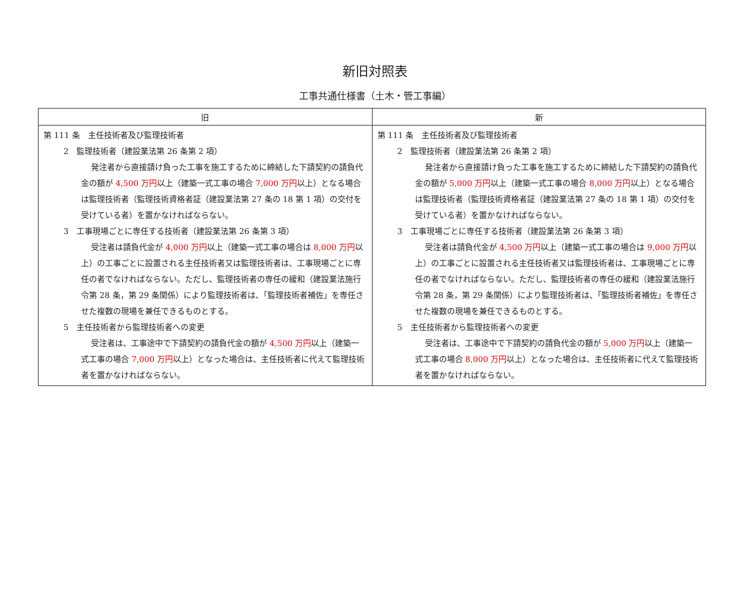新旧対照表
工事共通仕様書（土木・管工事編）
| 旧 | 新 |
| --- | --- |
| 第 111 条 主任技術者及び監理技術者 2 監理技術者（建設業法第 26 条第 2 項） 発注者から直接請け負った工事を施工するために締結した下請契約の請負代金の額が 4,500 万円 以上（建築一式工事の場合 7,000 万円 以上）となる場合は監理技術者（監理技術資格者証（建設業法第 27 条の 18 第 1 項）の交付を受けている者）を置かなければならない。 3 工事現場ごとに専任する技術者（建設業法第 26 条第 3 項） 受注者は請負代金が 4,000 万円 以上（建築一式工事の場合は 8,000 万円 以上）の工事ごとに設置される主任技術者又は監理技術者は、工事現場ごとに専任の者でなければならない。ただし、監理技術者の専任の緩和（建設業法施行令第 28 条，第 29 条関係）により監理技術者は、「監理技術者補佐」を専任させた複数の現場を兼任できるものとする。 5 主任技術者から監理技術者への変更 受注者は、工事途中で下請契約の請負代金の額が 4,500 万円 以上（建築一式工事の場合 7,000 万円 以上）となった場合は、主任技術者に代えて監理技術者を置かなければならない。 | 第 111 条 主任技術者及び監理技術者 2 監理技術者（建設業法第 26 条第 2 項） 発注者から直接請け負った工事を施工するために締結した下請契約の請負代金の額が 5,000 万円 以上（建築一式工事の場合 8,000 万円 以上）となる場合は監理技術者（監理技術資格者証（建設業法第 27 条の 18 第 1 項）の交付を受けている者）を置かなければならない。 3 工事現場ごとに専任する技術者（建設業法第 26 条第 3 項） 受注者は請負代金が 4,500 万円 以上（建築一式工事の場合は 9,000 万円 以上）の工事ごとに設置される主任技術者又は監理技術者は、工事現場ごとに専任の者でなければならない。ただし、監理技術者の専任の緩和（建設業法施行令第 28 条，第 29 条関係）により監理技術者は、「監理技術者補佐」を専任させた複数の現場を兼任できるものとする。 5 主任技術者から監理技術者への変更 受注者は、工事途中で下請契約の請負代金の額が 5,000 万円 以上（建築一式工事の場合 8,000 万円 以上）となった場合は、主任技術者に代えて監理技術者を置かなければならない。 |